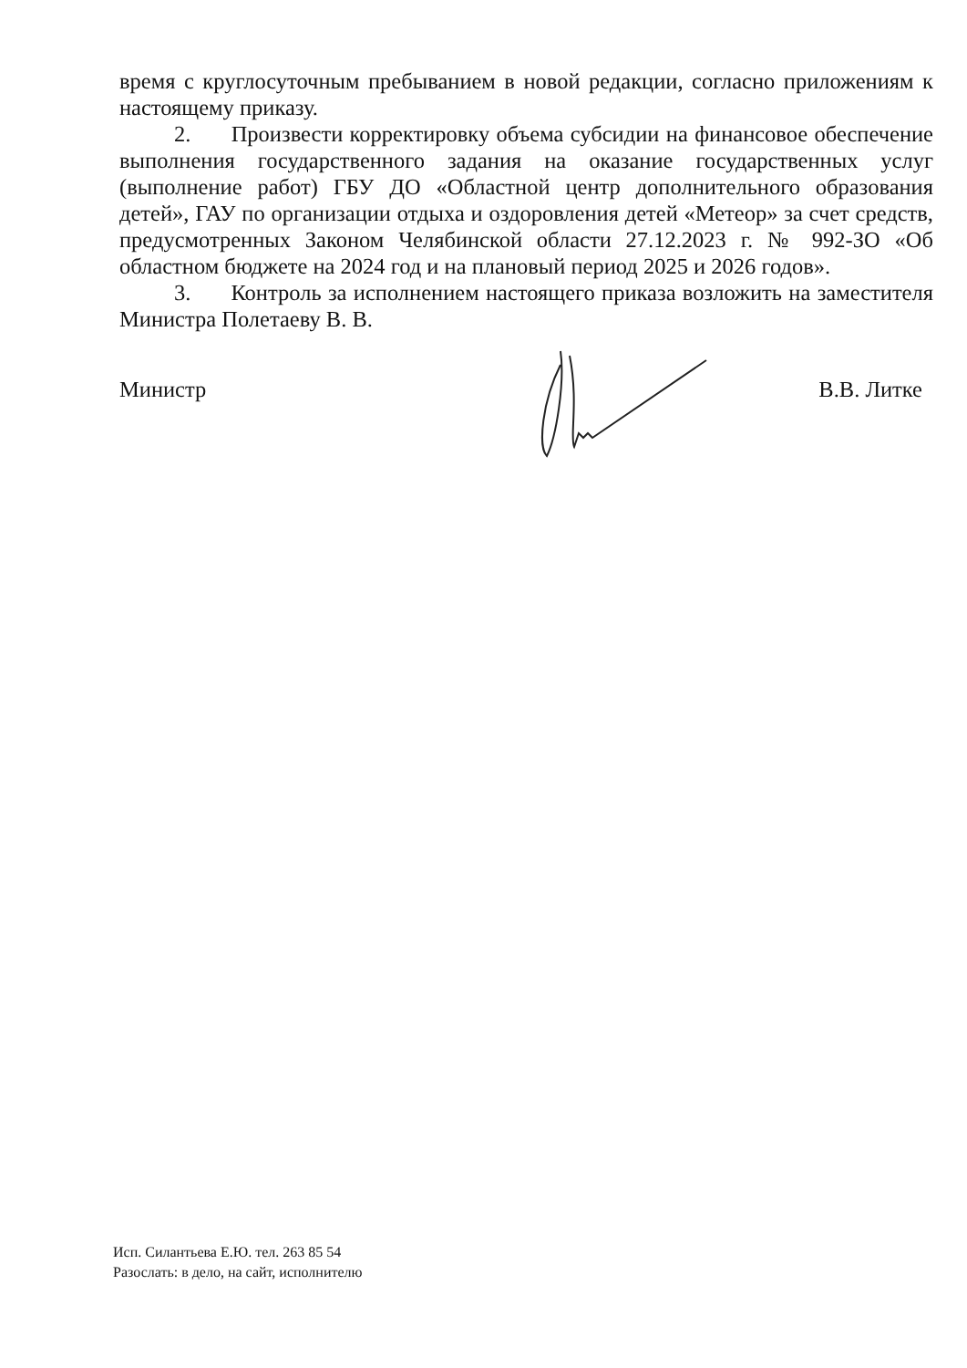время с круглосуточным пребыванием в новой редакции, согласно приложениям к настоящему приказу.
2. Произвести корректировку объема субсидии на финансовое обеспечение выполнения государственного задания на оказание государственных услуг (выполнение работ) ГБУ ДО «Областной центр дополнительного образования детей», ГАУ по организации отдыха и оздоровления детей «Метеор» за счет средств, предусмотренных Законом Челябинской области 27.12.2023 г. № 992-ЗО «Об областном бюджете на 2024 год и на плановый период 2025 и 2026 годов».
3. Контроль за исполнением настоящего приказа возложить на заместителя Министра Полетаеву В. В.
Министр В.В. Литке
Исп. Силантьева Е.Ю. тел. 263 85 54
Разослать: в дело, на сайт, исполнителю